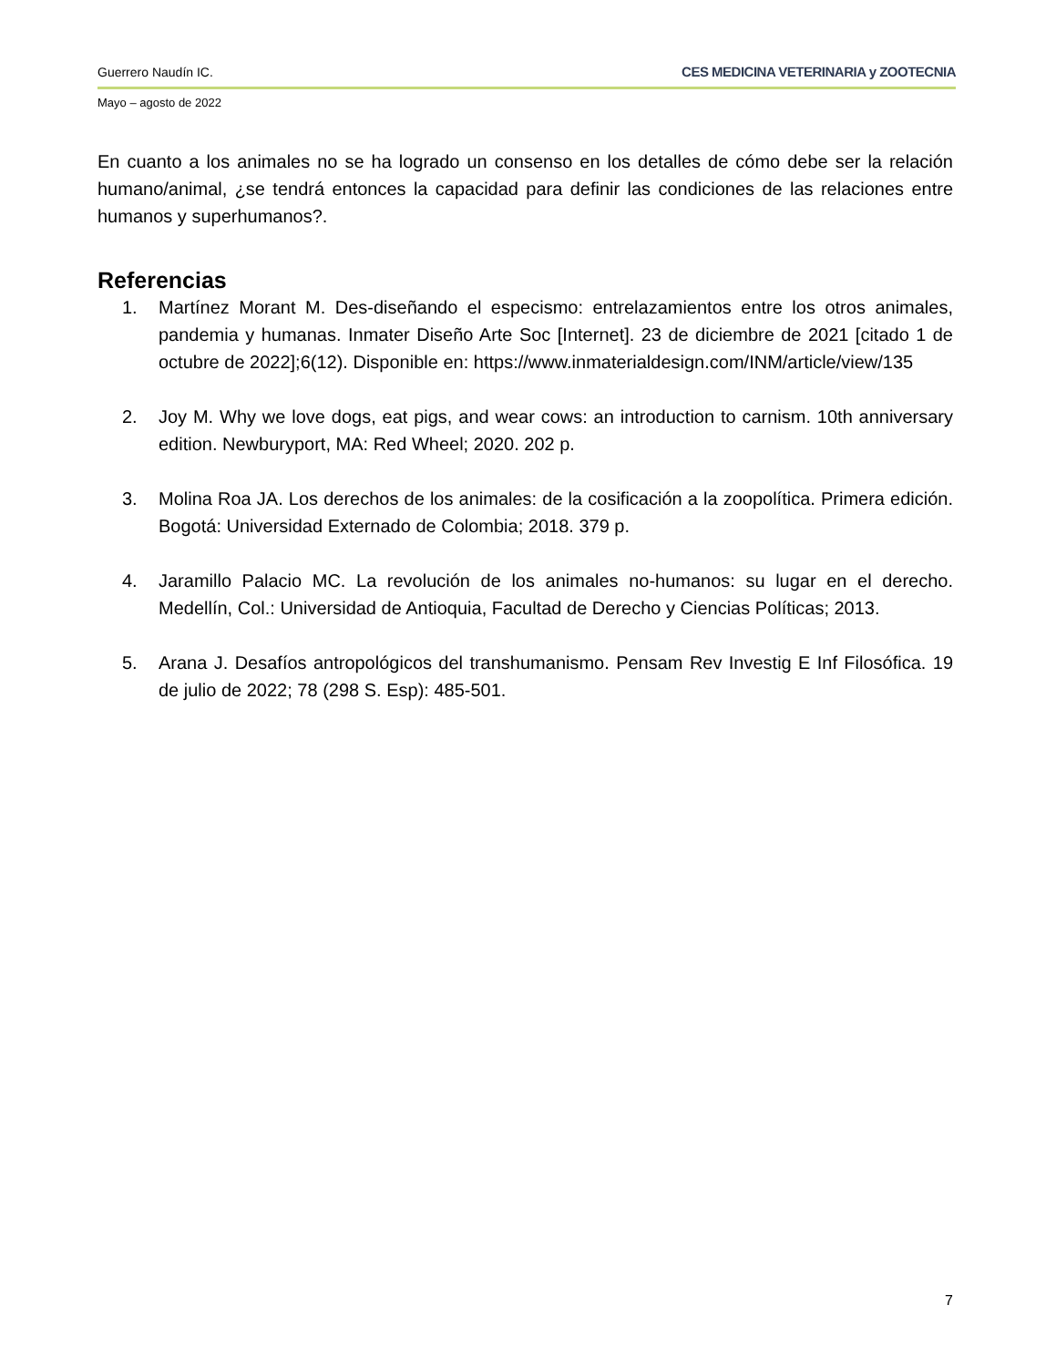Guerrero Naudín IC. CES MEDICINA VETERINARIA y ZOOTECNIA
Mayo – agosto de 2022
En cuanto a los animales no se ha logrado un consenso en los detalles de cómo debe ser la relación humano/animal, ¿se tendrá entonces la capacidad para definir las condiciones de las relaciones entre humanos y superhumanos?.
Referencias
1. Martínez Morant M. Des-diseñando el especismo: entrelazamientos entre los otros animales, pandemia y humanas. Inmater Diseño Arte Soc [Internet]. 23 de diciembre de 2021 [citado 1 de octubre de 2022];6(12). Disponible en: https://www.inmaterialdesign.com/INM/article/view/135
2. Joy M. Why we love dogs, eat pigs, and wear cows: an introduction to carnism. 10th anniversary edition. Newburyport, MA: Red Wheel; 2020. 202 p.
3. Molina Roa JA. Los derechos de los animales: de la cosificación a la zoopolítica. Primera edición. Bogotá: Universidad Externado de Colombia; 2018. 379 p.
4. Jaramillo Palacio MC. La revolución de los animales no-humanos: su lugar en el derecho. Medellín, Col.: Universidad de Antioquia, Facultad de Derecho y Ciencias Políticas; 2013.
5. Arana J. Desafíos antropológicos del transhumanismo. Pensam Rev Investig E Inf Filosófica. 19 de julio de 2022; 78 (298 S. Esp): 485-501.
7